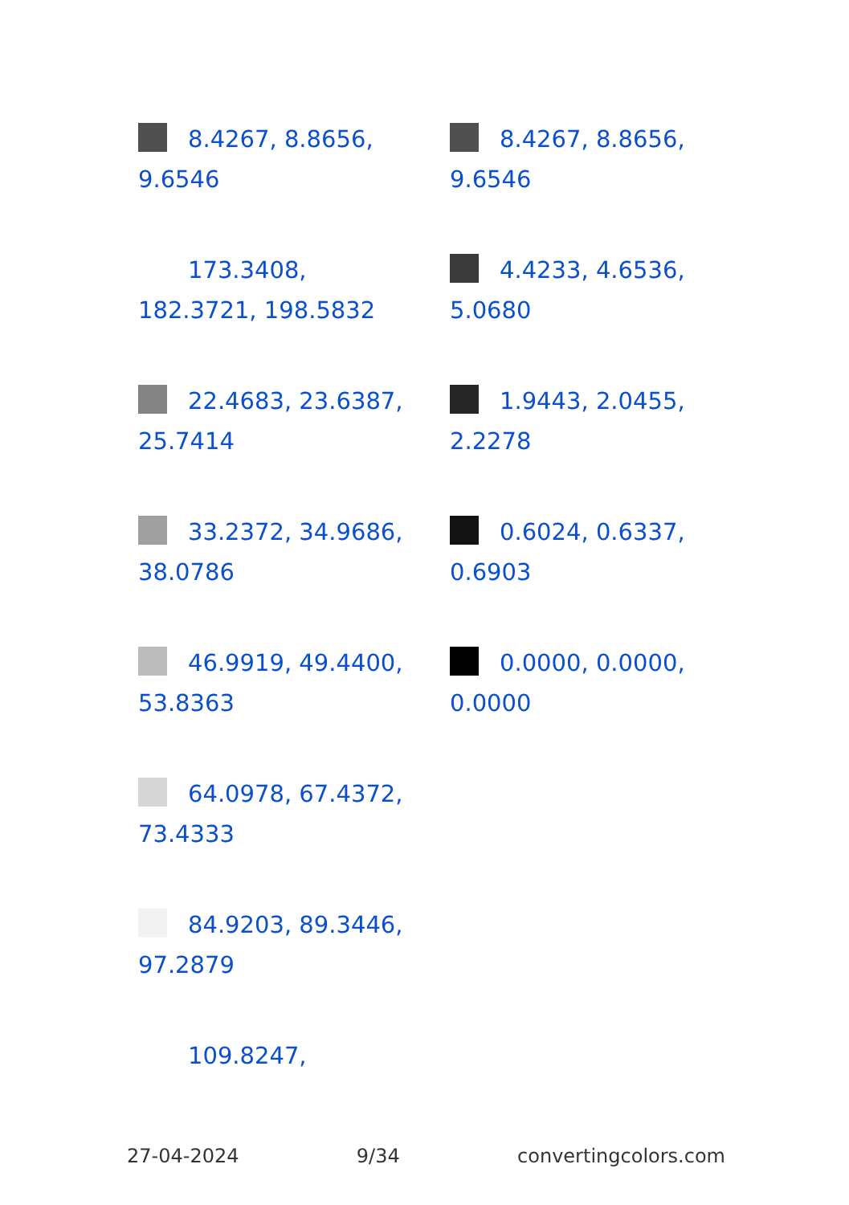8.4267, 8.8656, 9.6546
173.3408, 182.3721, 198.5832
22.4683, 23.6387, 25.7414
33.2372, 34.9686, 38.0786
46.9919, 49.4400, 53.8363
64.0978, 67.4372, 73.4333
84.9203, 89.3446, 97.2879
109.8247,
8.4267, 8.8656, 9.6546
4.4233, 4.6536, 5.0680
1.9443, 2.0455, 2.2278
0.6024, 0.6337, 0.6903
0.0000, 0.0000, 0.0000
27-04-2024 9/34 convertingcolors.com